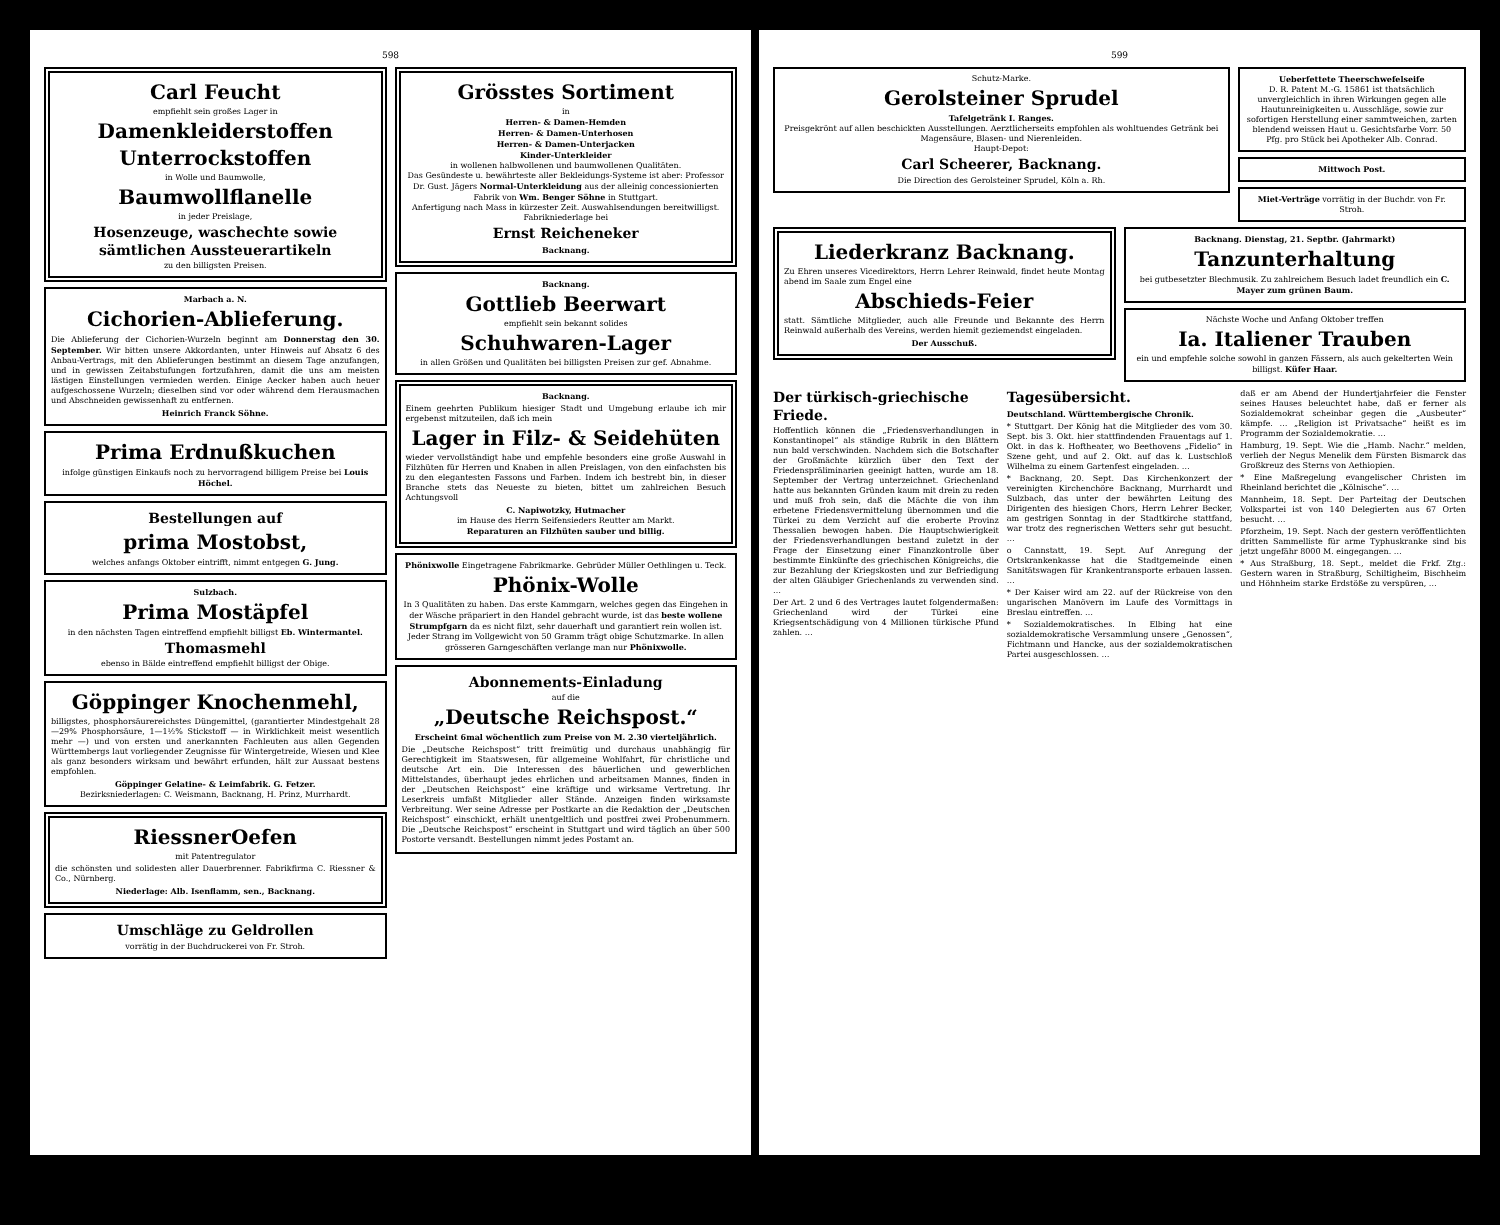598
Carl Feucht
empfiehlt sein großes Lager in
Damenkleiderstoffen
Unterrockstoffen
in Wolle und Baumwolle,
Baumwollflanelle
in jeder Preislage,
Hosenzeuge, waschechte sowie sämtlichen Aussteuerartikeln
zu den billigsten Preisen.
Marbach a. N.
Cichorien-Ablieferung.
Die Ablieferung der Cichorien-Wurzeln beginnt am Donnerstag den 30. September. Wir bitten unsere Akkordanten, unter Hinweis auf Absatz 6 des Anbau-Vertrags, mit den Ablieferungen bestimmt an diesem Tage anzufangen, und in gewissen Zeitabstufungen fortzufahren, damit die uns am meisten lästigen Einstellungen vermieden werden. Einige Aecker haben auch heuer aufgeschossene Wurzeln; dieselben sind vor oder während dem Herausmachen und Abschneiden gewissenhaft zu entfernen.
Heinrich Franck Söhne.
Prima Erdnußkuchen
infolge günstigen Einkaufs noch zu hervorragend billigem Preise bei Louis Höchel.
Bestellungen auf
prima Mostobst,
welches anfangs Oktober eintrifft, nimmt entgegen G. Jung.
Sulzbach.
Prima Mostäpfel
in den nächsten Tagen eintreffend empfiehlt billigst Eb. Wintermantel.
Thomasmehl
ebenso in Bälde eintreffend empfiehlt billigst der Obige.
Göppinger Knochenmehl,
billigstes, phosphorsäurereichstes Düngemittel, (garantierter Mindestgehalt 28—29% Phosphorsäure, 1—1½% Stickstoff — in Wirklichkeit meist wesentlich mehr —) und von ersten und anerkannten Fachleuten aus allen Gegenden Württembergs laut vorliegender Zeugnisse für Wintergetreide, Wiesen und Klee als ganz besonders wirksam und bewährt erfunden, hält zur Aussaat bestens empfohlen.
Göppinger Gelatine- & Leimfabrik. G. Fetzer.
Bezirksniederlagen: C. Weismann, Backnang, H. Prinz, Murrhardt.
RiessnerOefen
mit Patentregulator
die schönsten und solidesten aller Dauerbrenner. Fabrikfirma C. Riessner & Co., Nürnberg.
Niederlage: Alb. Isenflamm, sen., Backnang.
Umschläge zu Geldrollen
vorrätig in der Buchdruckerei von Fr. Stroh.
Grösstes Sortiment
in
Herren- & Damen-Hemden
Herren- & Damen-Unterhosen
Herren- & Damen-Unterjacken
Kinder-Unterkleider
in wollenen halbwollenen und baumwollenen Qualitäten.
Das Gesündeste u. bewährteste aller Bekleidungs-Systeme ist aber: Professor Dr. Gust. Jägers Normal-Unterkleidung aus der alleinig concessionierten Fabrik von Wm. Benger Söhne in Stuttgart.
Anfertigung nach Mass in kürzester Zeit. Auswahlsendungen bereitwilligst.
Fabrikniederlage bei
Ernst Reicheneker
Backnang.
Backnang.
Gottlieb Beerwart
empfiehlt sein bekannt solides
Schuhwaren-Lager
in allen Größen und Qualitäten bei billigsten Preisen zur gef. Abnahme.
Backnang.
Einem geehrten Publikum hiesiger Stadt und Umgebung erlaube ich mir ergebenst mitzuteilen, daß ich mein
Lager in Filz- & Seidehüten
wieder vervollständigt habe und empfehle besonders eine große Auswahl in Filzhüten für Herren und Knaben in allen Preislagen, von den einfachsten bis zu den elegantesten Fassons und Farben. Indem ich bestrebt bin, in dieser Branche stets das Neueste zu bieten, bittet um zahlreichen Besuch Achtungsvoll
C. Napiwotzky, Hutmacher
im Hause des Herrn Seifensieders Reutter am Markt.
Reparaturen an Filzhüten sauber und billig.
Phönixwolle Eingetragene Fabrikmarke. Gebrüder Müller Oethlingen u. Teck.
Phönix-Wolle
In 3 Qualitäten zu haben. Das erste Kammgarn, welches gegen das Eingehen in der Wäsche präpariert in den Handel gebracht wurde, ist das beste wollene Strumpfgarn da es nicht filzt, sehr dauerhaft und garantiert rein wollen ist. Jeder Strang im Vollgewicht von 50 Gramm trägt obige Schutzmarke. In allen grösseren Garngeschäften verlange man nur Phönixwolle.
Abonnements-Einladung
auf die
„Deutsche Reichspost.“
Erscheint 6mal wöchentlich zum Preise von M. 2.30 vierteljährlich.
Die „Deutsche Reichspost“ tritt freimütig und durchaus unabhängig für Gerechtigkeit im Staatswesen, für allgemeine Wohlfahrt, für christliche und deutsche Art ein. Die Interessen des bäuerlichen und gewerblichen Mittelstandes, überhaupt jedes ehrlichen und arbeitsamen Mannes, finden in der „Deutschen Reichspost“ eine kräftige und wirksame Vertretung. Ihr Leserkreis umfaßt Mitglieder aller Stände. Anzeigen finden wirksamste Verbreitung. Wer seine Adresse per Postkarte an die Redaktion der „Deutschen Reichspost“ einschickt, erhält unentgeltlich und postfrei zwei Probenummern. Die „Deutsche Reichspost“ erscheint in Stuttgart und wird täglich an über 500 Postorte versandt. Bestellungen nimmt jedes Postamt an.
599
Schutz-Marke.
Gerolsteiner Sprudel
Tafelgetränk I. Ranges.
Preisgekrönt auf allen beschickten Ausstellungen. Aerztlicherseits empfohlen als wohltuendes Getränk bei Magensäure, Blasen- und Nierenleiden.
Haupt-Depot:
Carl Scheerer, Backnang.
Die Direction des Gerolsteiner Sprudel, Köln a. Rh.
Ueberfettete Theerschwefelseife
D. R. Patent M.-G. 15861 ist thatsächlich unvergleichlich in ihren Wirkungen gegen alle Hautunreinigkeiten u. Ausschläge, sowie zur sofortigen Herstellung einer sammtweichen, zarten blendend weissen Haut u. Gesichtsfarbe Vorr. 50 Pfg. pro Stück bei Apotheker Alb. Conrad.
Mittwoch Post.
Miet-Verträge vorrätig in der Buchdr. von Fr. Stroh.
Liederkranz Backnang.
Zu Ehren unseres Vicedirektors, Herrn Lehrer Reinwald, findet heute Montag abend im Saale zum Engel eine
Abschieds-Feier
statt. Sämtliche Mitglieder, auch alle Freunde und Bekannte des Herrn Reinwald außerhalb des Vereins, werden hiemit geziemendst eingeladen.
Der Ausschuß.
Backnang. Dienstag, 21. Septbr. (Jahrmarkt)
Tanzunterhaltung
bei gutbesetzter Blechmusik. Zu zahlreichem Besuch ladet freundlich ein C. Mayer zum grünen Baum.
Nächste Woche und Anfang Oktober treffen
Ia. Italiener Trauben
ein und empfehle solche sowohl in ganzen Fässern, als auch gekelterten Wein billigst. Küfer Haar.
Der türkisch-griechische Friede.
Hoffentlich können die „Friedensverhandlungen in Konstantinopel“ als ständige Rubrik in den Blättern nun bald verschwinden. Nachdem sich die Botschafter der Großmächte kürzlich über den Text der Friedenspräliminarien geeinigt hatten, wurde am 18. September der Vertrag unterzeichnet. Griechenland hatte aus bekannten Gründen kaum mit drein zu reden und muß froh sein, daß die Mächte die von ihm erbetene Friedensvermittelung übernommen und die Türkei zu dem Verzicht auf die eroberte Provinz Thessalien bewogen haben. Die Hauptschwierigkeit der Friedensverhandlungen bestand zuletzt in der Frage der Einsetzung einer Finanzkontrolle über bestimmte Einkünfte des griechischen Königreichs, die zur Bezahlung der Kriegskosten und zur Befriedigung der alten Gläubiger Griechenlands zu verwenden sind. …
Der Art. 2 und 6 des Vertrages lautet folgendermaßen: Griechenland wird der Türkei eine Kriegsentschädigung von 4 Millionen türkische Pfund zahlen. …
Tagesübersicht.
Deutschland. Württembergische Chronik.
* Stuttgart. Der König hat die Mitglieder des vom 30. Sept. bis 3. Okt. hier stattfindenden Frauentags auf 1. Okt. in das k. Hoftheater, wo Beethovens „Fidelio“ in Szene geht, und auf 2. Okt. auf das k. Lustschloß Wilhelma zu einem Gartenfest eingeladen. …
* Backnang, 20. Sept. Das Kirchenkonzert der vereinigten Kirchenchöre Backnang, Murrhardt und Sulzbach, das unter der bewährten Leitung des Dirigenten des hiesigen Chors, Herrn Lehrer Becker, am gestrigen Sonntag in der Stadtkirche stattfand, war trotz des regnerischen Wetters sehr gut besucht. …
o Cannstatt, 19. Sept. Auf Anregung der Ortskrankenkasse hat die Stadtgemeinde einen Sanitätswagen für Krankentransporte erbauen lassen. …
* Der Kaiser wird am 22. auf der Rückreise von den ungarischen Manövern im Laufe des Vormittags in Breslau eintreffen. …
* Sozialdemokratisches. In Elbing hat eine sozialdemokratische Versammlung unsere „Genossen“, Fichtmann und Hancke, aus der sozialdemokratischen Partei ausgeschlossen. …
daß er am Abend der Hundertjahrfeier die Fenster seines Hauses beleuchtet habe, daß er ferner als Sozialdemokrat scheinbar gegen die „Ausbeuter“ kämpfe. … „Religion ist Privatsache“ heißt es im Programm der Sozialdemokratie. …
Hamburg, 19. Sept. Wie die „Hamb. Nachr.“ melden, verlieh der Negus Menelik dem Fürsten Bismarck das Großkreuz des Sterns von Aethiopien.
* Eine Maßregelung evangelischer Christen im Rheinland berichtet die „Kölnische“. …
Mannheim, 18. Sept. Der Parteitag der Deutschen Volkspartei ist von 140 Delegierten aus 67 Orten besucht. …
Pforzheim, 19. Sept. Nach der gestern veröffentlichten dritten Sammelliste für arme Typhuskranke sind bis jetzt ungefähr 8000 M. eingegangen. …
* Aus Straßburg, 18. Sept., meldet die Frkf. Ztg.: Gestern waren in Straßburg, Schiltigheim, Bischheim und Höhnheim starke Erdstöße zu verspüren, …